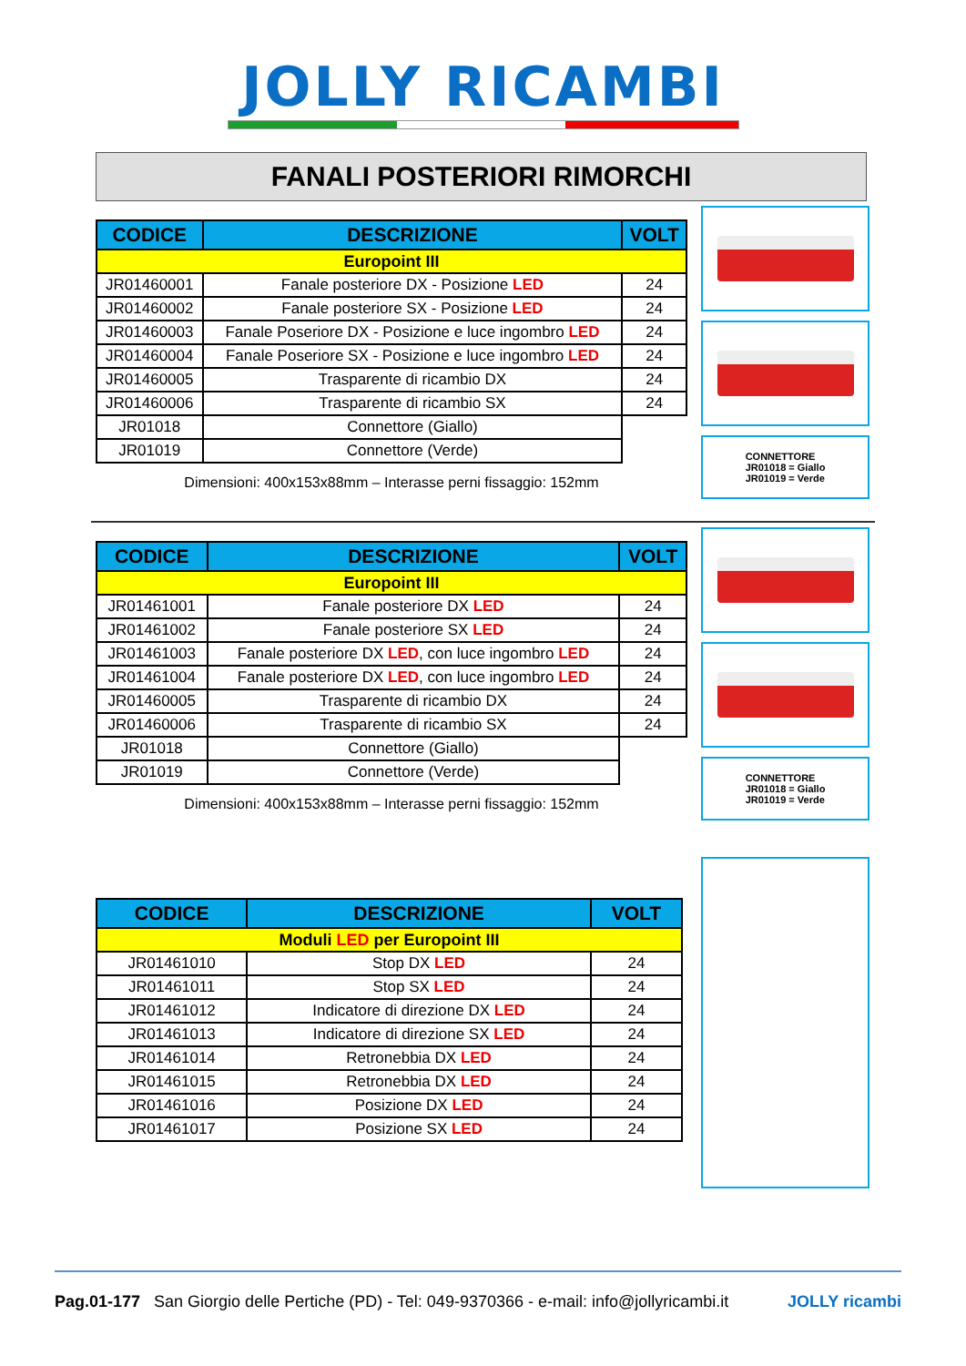JOLLY RICAMBI
FANALI POSTERIORI RIMORCHI
| CODICE | DESCRIZIONE | VOLT |
| --- | --- | --- |
| Europoint III | | |
| JR01460001 | Fanale posteriore DX - Posizione LED | 24 |
| JR01460002 | Fanale posteriore SX - Posizione LED | 24 |
| JR01460003 | Fanale Poseriore DX - Posizione e luce ingombro LED | 24 |
| JR01460004 | Fanale Poseriore SX - Posizione e luce ingombro LED | 24 |
| JR01460005 | Trasparente di ricambio DX | 24 |
| JR01460006 | Trasparente di ricambio SX | 24 |
| JR01018 | Connettore (Giallo) | |
| JR01019 | Connettore (Verde) | |
Dimensioni: 400x153x88mm – Interasse perni fissaggio: 152mm
CONNETTORE
JR01018 = Giallo
JR01019 = Verde
| CODICE | DESCRIZIONE | VOLT |
| --- | --- | --- |
| Europoint III | | |
| JR01461001 | Fanale posteriore DX LED | 24 |
| JR01461002 | Fanale posteriore SX LED | 24 |
| JR01461003 | Fanale posteriore DX LED , con luce ingombro LED | 24 |
| JR01461004 | Fanale posteriore DX LED , con luce ingombro LED | 24 |
| JR01460005 | Trasparente di ricambio DX | 24 |
| JR01460006 | Trasparente di ricambio SX | 24 |
| JR01018 | Connettore (Giallo) | |
| JR01019 | Connettore (Verde) | |
Dimensioni: 400x153x88mm – Interasse perni fissaggio: 152mm
CONNETTORE
JR01018 = Giallo
JR01019 = Verde
| CODICE | DESCRIZIONE | VOLT |
| --- | --- | --- |
| Moduli LED per Europoint III | | |
| JR01461010 | Stop DX LED | 24 |
| JR01461011 | Stop SX LED | 24 |
| JR01461012 | Indicatore di direzione DX LED | 24 |
| JR01461013 | Indicatore di direzione SX LED | 24 |
| JR01461014 | Retronebbia DX LED | 24 |
| JR01461015 | Retronebbia DX LED | 24 |
| JR01461016 | Posizione DX LED | 24 |
| JR01461017 | Posizione SX LED | 24 |
Pag.01-177 San Giorgio delle Pertiche (PD) - Tel: 049-9370366 - e-mail: info@jollyricambi.it JOLLY ricambi